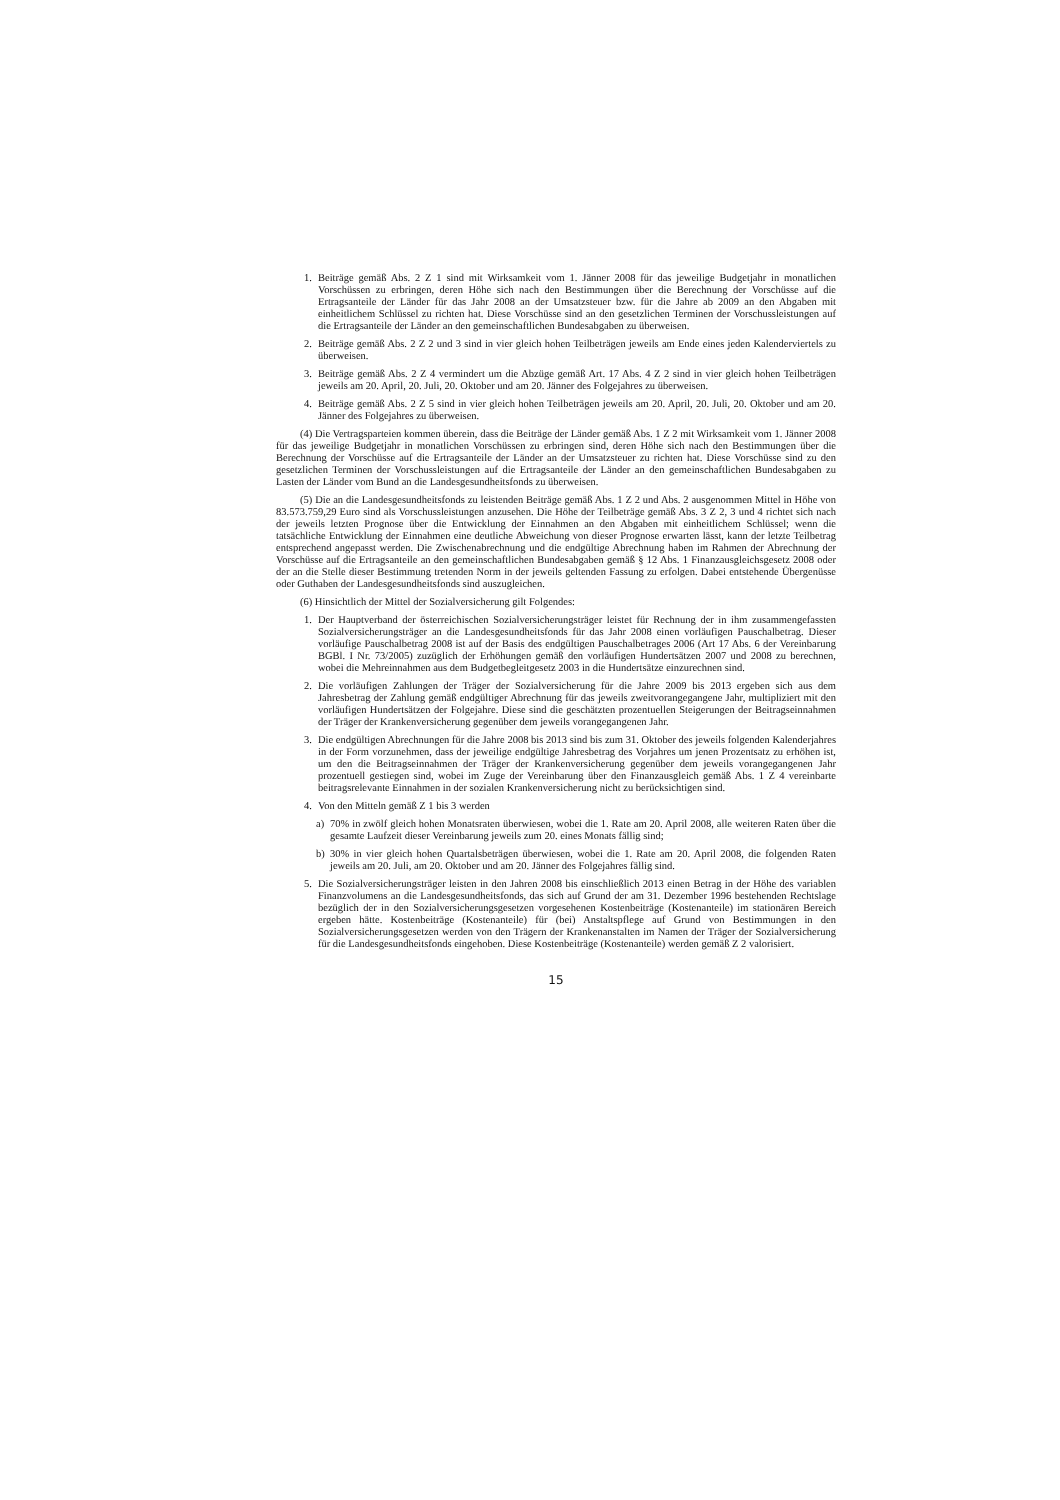1. Beiträge gemäß Abs. 2 Z 1 sind mit Wirksamkeit vom 1. Jänner 2008 für das jeweilige Budgetjahr in monatlichen Vorschüssen zu erbringen, deren Höhe sich nach den Bestimmungen über die Berechnung der Vorschüsse auf die Ertragsanteile der Länder für das Jahr 2008 an der Umsatzsteuer bzw. für die Jahre ab 2009 an den Abgaben mit einheitlichem Schlüssel zu richten hat. Diese Vorschüsse sind an den gesetzlichen Terminen der Vorschussleistungen auf die Ertragsanteile der Länder an den gemeinschaftlichen Bundesabgaben zu überweisen.
2. Beiträge gemäß Abs. 2 Z 2 und 3 sind in vier gleich hohen Teilbeträgen jeweils am Ende eines jeden Kalenderviertels zu überweisen.
3. Beiträge gemäß Abs. 2 Z 4 vermindert um die Abzüge gemäß Art. 17 Abs. 4 Z 2 sind in vier gleich hohen Teilbeträgen jeweils am 20. April, 20. Juli, 20. Oktober und am 20. Jänner des Folgejahres zu überweisen.
4. Beiträge gemäß Abs. 2 Z 5 sind in vier gleich hohen Teilbeträgen jeweils am 20. April, 20. Juli, 20. Oktober und am 20. Jänner des Folgejahres zu überweisen.
(4) Die Vertragsparteien kommen überein, dass die Beiträge der Länder gemäß Abs. 1 Z 2 mit Wirksamkeit vom 1. Jänner 2008 für das jeweilige Budgetjahr in monatlichen Vorschüssen zu erbringen sind, deren Höhe sich nach den Bestimmungen über die Berechnung der Vorschüsse auf die Ertragsanteile der Länder an der Umsatzsteuer zu richten hat. Diese Vorschüsse sind zu den gesetzlichen Terminen der Vorschussleistungen auf die Ertragsanteile der Länder an den gemeinschaftlichen Bundesabgaben zu Lasten der Länder vom Bund an die Landesgesundheitsfonds zu überweisen.
(5) Die an die Landesgesundheitsfonds zu leistenden Beiträge gemäß Abs. 1 Z 2 und Abs. 2 ausgenommen Mittel in Höhe von 83.573.759,29 Euro sind als Vorschussleistungen anzusehen. Die Höhe der Teilbeträge gemäß Abs. 3 Z 2, 3 und 4 richtet sich nach der jeweils letzten Prognose über die Entwicklung der Einnahmen an den Abgaben mit einheitlichem Schlüssel; wenn die tatsächliche Entwicklung der Einnahmen eine deutliche Abweichung von dieser Prognose erwarten lässt, kann der letzte Teilbetrag entsprechend angepasst werden. Die Zwischenabrechnung und die endgültige Abrechnung haben im Rahmen der Abrechnung der Vorschüsse auf die Ertragsanteile an den gemeinschaftlichen Bundesabgaben gemäß § 12 Abs. 1 Finanzausgleichsgesetz 2008 oder der an die Stelle dieser Bestimmung tretenden Norm in der jeweils geltenden Fassung zu erfolgen. Dabei entstehende Übergenüsse oder Guthaben der Landesgesundheitsfonds sind auszugleichen.
(6) Hinsichtlich der Mittel der Sozialversicherung gilt Folgendes:
1. Der Hauptverband der österreichischen Sozialversicherungsträger leistet für Rechnung der in ihm zusammengefassten Sozialversicherungsträger an die Landesgesundheitsfonds für das Jahr 2008 einen vorläufigen Pauschalbetrag. Dieser vorläufige Pauschalbetrag 2008 ist auf der Basis des endgültigen Pauschalbetrages 2006 (Art 17 Abs. 6 der Vereinbarung BGBl. I Nr. 73/2005) zuzüglich der Erhöhungen gemäß den vorläufigen Hundertsätzen 2007 und 2008 zu berechnen, wobei die Mehreinnahmen aus dem Budgetbegleitgesetz 2003 in die Hundertsätze einzurechnen sind.
2. Die vorläufigen Zahlungen der Träger der Sozialversicherung für die Jahre 2009 bis 2013 ergeben sich aus dem Jahresbetrag der Zahlung gemäß endgültiger Abrechnung für das jeweils zweitvorangegangene Jahr, multipliziert mit den vorläufigen Hundertsätzen der Folgejahre. Diese sind die geschätzten prozentuellen Steigerungen der Beitragseinnahmen der Träger der Krankenversicherung gegenüber dem jeweils vorangegangenen Jahr.
3. Die endgültigen Abrechnungen für die Jahre 2008 bis 2013 sind bis zum 31. Oktober des jeweils folgenden Kalenderjahres in der Form vorzunehmen, dass der jeweilige endgültige Jahresbetrag des Vorjahres um jenen Prozentsatz zu erhöhen ist, um den die Beitragseinnahmen der Träger der Krankenversicherung gegenüber dem jeweils vorangegangenen Jahr prozentuell gestiegen sind, wobei im Zuge der Vereinbarung über den Finanzausgleich gemäß Abs. 1 Z 4 vereinbarte beitragsrelevante Einnahmen in der sozialen Krankenversicherung nicht zu berücksichtigen sind.
4. Von den Mitteln gemäß Z 1 bis 3 werden
a) 70% in zwölf gleich hohen Monatsraten überwiesen, wobei die 1. Rate am 20. April 2008, alle weiteren Raten über die gesamte Laufzeit dieser Vereinbarung jeweils zum 20. eines Monats fällig sind;
b) 30% in vier gleich hohen Quartalsbeträgen überwiesen, wobei die 1. Rate am 20. April 2008, die folgenden Raten jeweils am 20. Juli, am 20. Oktober und am 20. Jänner des Folgejahres fällig sind.
5. Die Sozialversicherungsträger leisten in den Jahren 2008 bis einschließlich 2013 einen Betrag in der Höhe des variablen Finanzvolumens an die Landesgesundheitsfonds, das sich auf Grund der am 31. Dezember 1996 bestehenden Rechtslage bezüglich der in den Sozialversicherungsgesetzen vorgesehenen Kostenbeiträge (Kostenanteile) im stationären Bereich ergeben hätte. Kostenbeiträge (Kostenanteile) für (bei) Anstaltspflege auf Grund von Bestimmungen in den Sozialversicherungsgesetzen werden von den Trägern der Krankenanstalten im Namen der Träger der Sozialversicherung für die Landesgesundheitsfonds eingehoben. Diese Kostenbeiträge (Kostenanteile) werden gemäß Z 2 valorisiert.
15